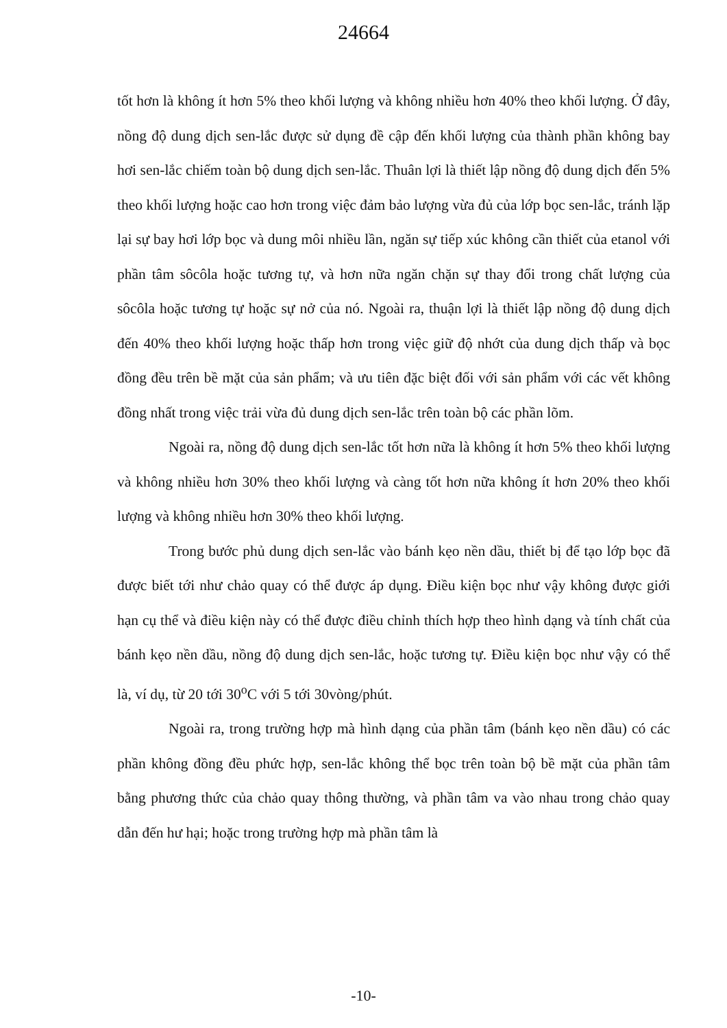24664
tốt hơn là không ít hơn 5% theo khối lượng và không nhiều hơn 40% theo khối lượng. Ở đây, nồng độ dung dịch sen-lắc được sử dụng đề cập đến khối lượng của thành phần không bay hơi sen-lắc chiếm toàn bộ dung dịch sen-lắc. Thuân lợi là thiết lập nồng độ dung dịch đến 5% theo khối lượng hoặc cao hơn trong việc đảm bảo lượng vừa đủ của lớp bọc sen-lắc, tránh lặp lại sự bay hơi lớp bọc và dung môi nhiều lần, ngăn sự tiếp xúc không cần thiết của etanol với phần tâm sôcôla hoặc tương tự, và hơn nữa ngăn chặn sự thay đổi trong chất lượng của sôcôla hoặc tương tự hoặc sự nở của nó. Ngoài ra, thuận lợi là thiết lập nồng độ dung dịch đến 40% theo khối lượng hoặc thấp hơn trong việc giữ độ nhớt của dung dịch thấp và bọc đồng đều trên bề mặt của sản phẩm; và ưu tiên đặc biệt đối với sản phẩm với các vết không đồng nhất trong việc trải vừa đủ dung dịch sen-lắc trên toàn bộ các phần lõm.
Ngoài ra, nồng độ dung dịch sen-lắc tốt hơn nữa là không ít hơn 5% theo khối lượng và không nhiều hơn 30% theo khối lượng và càng tốt hơn nữa không ít hơn 20% theo khối lượng và không nhiều hơn 30% theo khối lượng.
Trong bước phủ dung dịch sen-lắc vào bánh kẹo nền dầu, thiết bị để tạo lớp bọc đã được biết tới như chảo quay có thể được áp dụng. Điều kiện bọc như vậy không được giới hạn cụ thể và điều kiện này có thể được điều chỉnh thích hợp theo hình dạng và tính chất của bánh kẹo nền dầu, nồng độ dung dịch sen-lắc, hoặc tương tự. Điều kiện bọc như vậy có thể là, ví dụ, từ 20 tới 30<sup>o</sup>C với 5 tới 30vòng/phút.
Ngoài ra, trong trường hợp mà hình dạng của phần tâm (bánh kẹo nền dầu) có các phần không đồng đều phức hợp, sen-lắc không thể bọc trên toàn bộ bề mặt của phần tâm bằng phương thức của chảo quay thông thường, và phần tâm va vào nhau trong chảo quay dẫn đến hư hại; hoặc trong trường hợp mà phần tâm là
-10-